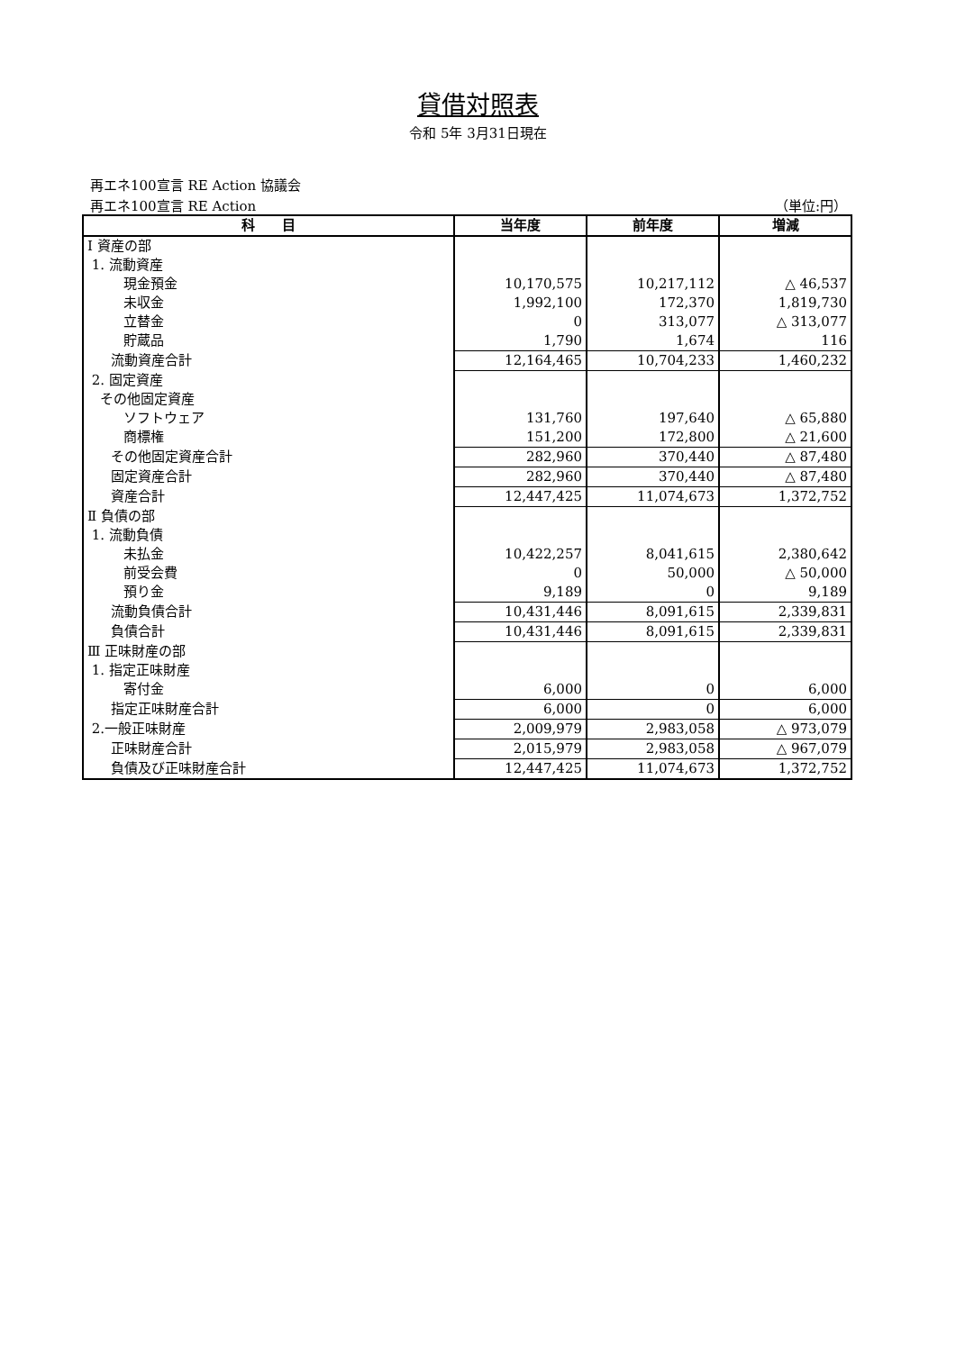貸借対照表
令和 5年 3月31日現在
再エネ100宣言 RE Action 協議会
再エネ100宣言 RE Action （単位:円）
| 科 目 | 当年度 | 前年度 | 増減 |
| --- | --- | --- | --- |
| Ⅰ 資産の部 | | | |
| 1. 流動資産 | | | |
| 現金預金 | 10,170,575 | 10,217,112 | △ 46,537 |
| 未収金 | 1,992,100 | 172,370 | 1,819,730 |
| 立替金 | 0 | 313,077 | △ 313,077 |
| 貯蔵品 | 1,790 | 1,674 | 116 |
| 流動資産合計 | 12,164,465 | 10,704,233 | 1,460,232 |
| 2. 固定資産 | | | |
| その他固定資産 | | | |
| ソフトウェア | 131,760 | 197,640 | △ 65,880 |
| 商標権 | 151,200 | 172,800 | △ 21,600 |
| その他固定資産合計 | 282,960 | 370,440 | △ 87,480 |
| 固定資産合計 | 282,960 | 370,440 | △ 87,480 |
| 資産合計 | 12,447,425 | 11,074,673 | 1,372,752 |
| Ⅱ 負債の部 | | | |
| 1. 流動負債 | | | |
| 未払金 | 10,422,257 | 8,041,615 | 2,380,642 |
| 前受会費 | 0 | 50,000 | △ 50,000 |
| 預り金 | 9,189 | 0 | 9,189 |
| 流動負債合計 | 10,431,446 | 8,091,615 | 2,339,831 |
| 負債合計 | 10,431,446 | 8,091,615 | 2,339,831 |
| Ⅲ 正味財産の部 | | | |
| 1. 指定正味財産 | | | |
| 寄付金 | 6,000 | 0 | 6,000 |
| 指定正味財産合計 | 6,000 | 0 | 6,000 |
| 2.一般正味財産 | 2,009,979 | 2,983,058 | △ 973,079 |
| 正味財産合計 | 2,015,979 | 2,983,058 | △ 967,079 |
| 負債及び正味財産合計 | 12,447,425 | 11,074,673 | 1,372,752 |